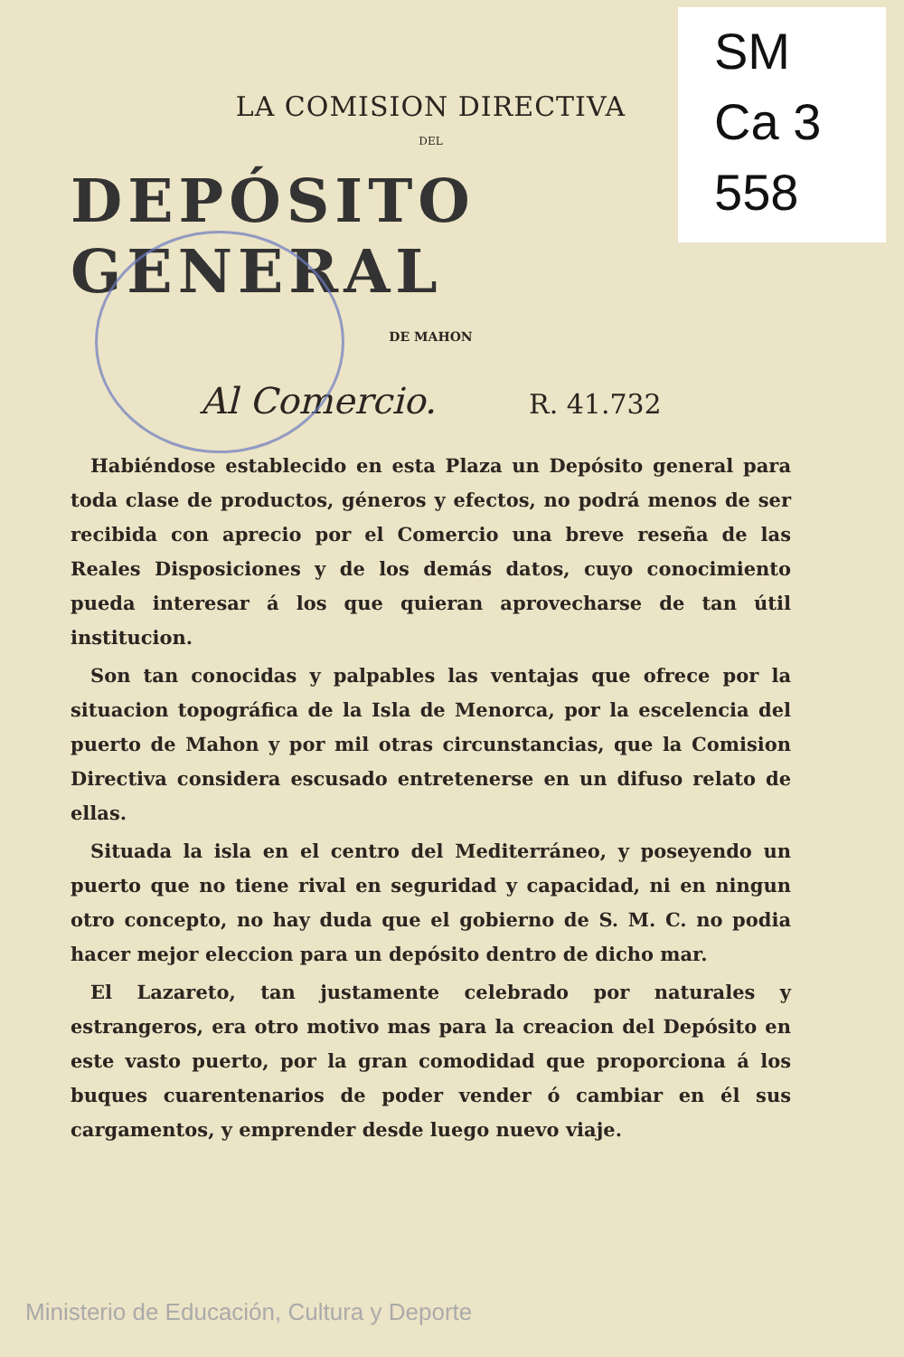SM
Ca 3
558
LA COMISION DIRECTIVA
DEL
DEPÓSITO GENERAL
DE MAHON
Al Comercio. R. 41.732
Habiéndose establecido en esta Plaza un Depósito general para toda clase de productos, géneros y efectos, no podrá menos de ser recibida con aprecio por el Comercio una breve reseña de las Reales Disposiciones y de los demás datos, cuyo conocimiento pueda interesar á los que quieran aprovecharse de tan útil institucion.
Son tan conocidas y palpables las ventajas que ofrece por la situacion topográfica de la Isla de Menorca, por la escelencia del puerto de Mahon y por mil otras circunstancias, que la Comision Directiva considera escusado entretenerse en un difuso relato de ellas.
Situada la isla en el centro del Mediterráneo, y poseyendo un puerto que no tiene rival en seguridad y capacidad, ni en ningun otro concepto, no hay duda que el gobierno de S. M. C. no podia hacer mejor eleccion para un depósito dentro de dicho mar.
El Lazareto, tan justamente celebrado por naturales y estrangeros, era otro motivo mas para la creacion del Depósito en este vasto puerto, por la gran comodidad que proporciona á los buques cuarentenarios de poder vender ó cambiar en él sus cargamentos, y emprender desde luego nuevo viaje.
Ministerio de Educación, Cultura y Deporte